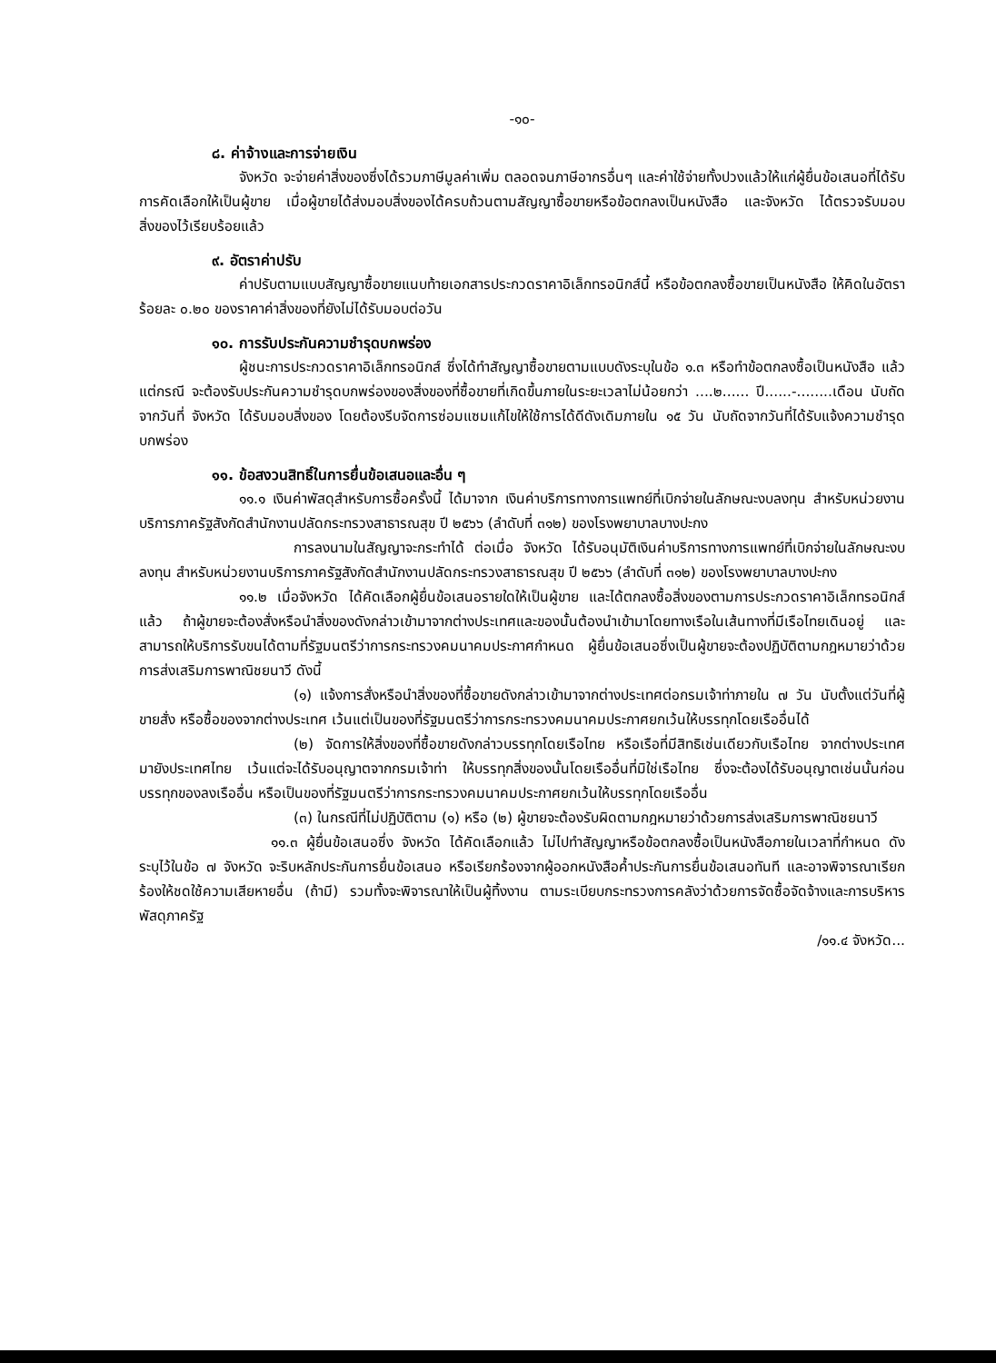-๑๐-
๘. ค่าจ้างและการจ่ายเงิน
จังหวัด จะจ่ายค่าสิ่งของซึ่งได้รวมภาษีมูลค่าเพิ่ม ตลอดจนภาษีอากรอื่นๆ และค่าใช้จ่ายทั้งปวงแล้วให้แก่ผู้ยื่นข้อเสนอที่ได้รับการคัดเลือกให้เป็นผู้ขาย เมื่อผู้ขายได้ส่งมอบสิ่งของได้ครบถ้วนตามสัญญาซื้อขายหรือข้อตกลงเป็นหนังสือ และจังหวัด ได้ตรวจรับมอบสิ่งของไว้เรียบร้อยแล้ว
๙. อัตราค่าปรับ
ค่าปรับตามแบบสัญญาซื้อขายแนบท้ายเอกสารประกวดราคาอิเล็กทรอนิกส์นี้ หรือข้อตกลงซื้อขายเป็นหนังสือ ให้คิดในอัตราร้อยละ ๐.๒๐ ของราคาค่าสิ่งของที่ยังไม่ได้รับมอบต่อวัน
๑๐. การรับประกันความชำรุดบกพร่อง
ผู้ชนะการประกวดราคาอิเล็กทรอนิกส์ ซึ่งได้ทำสัญญาซื้อขายตามแบบดังระบุในข้อ ๑.๓ หรือทำข้อตกลงซื้อเป็นหนังสือ แล้วแต่กรณี จะต้องรับประกันความชำรุดบกพร่องของสิ่งของที่ซื้อขายที่เกิดขึ้นภายในระยะเวลาไม่น้อยกว่า ....๒...... ปี......-........เดือน นับถัดจากวันที่ จังหวัด ได้รับมอบสิ่งของ โดยต้องรีบจัดการซ่อมแซมแก้ไขให้ใช้การได้ดีดังเดิมภายใน ๑๕ วัน นับถัดจากวันที่ได้รับแจ้งความชำรุดบกพร่อง
๑๑. ข้อสงวนสิทธิ์ในการยื่นข้อเสนอและอื่น ๆ
๑๑.๑ เงินค่าพัสดุสำหรับการซื้อครั้งนี้ ได้มาจาก เงินค่าบริการทางการแพทย์ที่เบิกจ่ายในลักษณะงบลงทุน สำหรับหน่วยงานบริการภาครัฐสังกัดสำนักงานปลัดกระทรวงสาธารณสุข ปี ๒๕๖๖ (ลำดับที่ ๓๑๒) ของโรงพยาบาลบางปะกง
การลงนามในสัญญาจะกระทำได้ ต่อเมื่อ จังหวัด ได้รับอนุมัติเงินค่าบริการทางการแพทย์ที่เบิกจ่ายในลักษณะงบลงทุน สำหรับหน่วยงานบริการภาครัฐสังกัดสำนักงานปลัดกระทรวงสาธารณสุข ปี ๒๕๖๖ (ลำดับที่ ๓๑๒) ของโรงพยาบาลบางปะกง
๑๑.๒ เมื่อจังหวัด ได้คัดเลือกผู้ยื่นข้อเสนอรายใดให้เป็นผู้ขาย และได้ตกลงซื้อสิ่งของตามการประกวดราคาอิเล็กทรอนิกส์แล้ว ถ้าผู้ขายจะต้องสั่งหรือนำสิ่งของดังกล่าวเข้ามาจากต่างประเทศและของนั้นต้องนำเข้ามาโดยทางเรือในเส้นทางที่มีเรือไทยเดินอยู่ และสามารถให้บริการรับขนได้ตามที่รัฐมนตรีว่าการกระทรวงคมนาคมประกาศกำหนด ผู้ยื่นข้อเสนอซึ่งเป็นผู้ขายจะต้องปฏิบัติตามกฎหมายว่าด้วยการส่งเสริมการพาณิชยนาวี ดังนี้
(๑) แจ้งการสั่งหรือนำสิ่งของที่ซื้อขายดังกล่าวเข้ามาจากต่างประเทศต่อกรมเจ้าท่าภายใน ๗ วัน นับตั้งแต่วันที่ผู้ขายสั่ง หรือซื้อของจากต่างประเทศ เว้นแต่เป็นของที่รัฐมนตรีว่าการกระทรวงคมนาคมประกาศยกเว้นให้บรรทุกโดยเรืออื่นได้
(๒) จัดการให้สิ่งของที่ซื้อขายดังกล่าวบรรทุกโดยเรือไทย หรือเรือที่มีสิทธิเช่นเดียวกับเรือไทย จากต่างประเทศมายังประเทศไทย เว้นแต่จะได้รับอนุญาตจากกรมเจ้าท่า ให้บรรทุกสิ่งของนั้นโดยเรืออื่นที่มิใช่เรือไทย ซึ่งจะต้องได้รับอนุญาตเช่นนั้นก่อนบรรทุกของลงเรืออื่น หรือเป็นของที่รัฐมนตรีว่าการกระทรวงคมนาคมประกาศยกเว้นให้บรรทุกโดยเรืออื่น
(๓) ในกรณีที่ไม่ปฏิบัติตาม (๑) หรือ (๒) ผู้ขายจะต้องรับผิดตามกฎหมายว่าด้วยการส่งเสริมการพาณิชยนาวี
๑๑.๓ ผู้ยื่นข้อเสนอซึ่ง จังหวัด ได้คัดเลือกแล้ว ไม่ไปทำสัญญาหรือข้อตกลงซื้อเป็นหนังสือภายในเวลาที่กำหนด ดังระบุไว้ในข้อ ๗ จังหวัด จะริบหลักประกันการยื่นข้อเสนอ หรือเรียกร้องจากผู้ออกหนังสือค้ำประกันการยื่นข้อเสนอทันที และอาจพิจารณาเรียกร้องให้ชดใช้ความเสียหายอื่น (ถ้ามี) รวมทั้งจะพิจารณาให้เป็นผู้ทิ้งงาน ตามระเบียบกระทรวงการคลังว่าด้วยการจัดซื้อจัดจ้างและการบริหารพัสดุภาครัฐ
/๑๑.๔ จังหวัด...